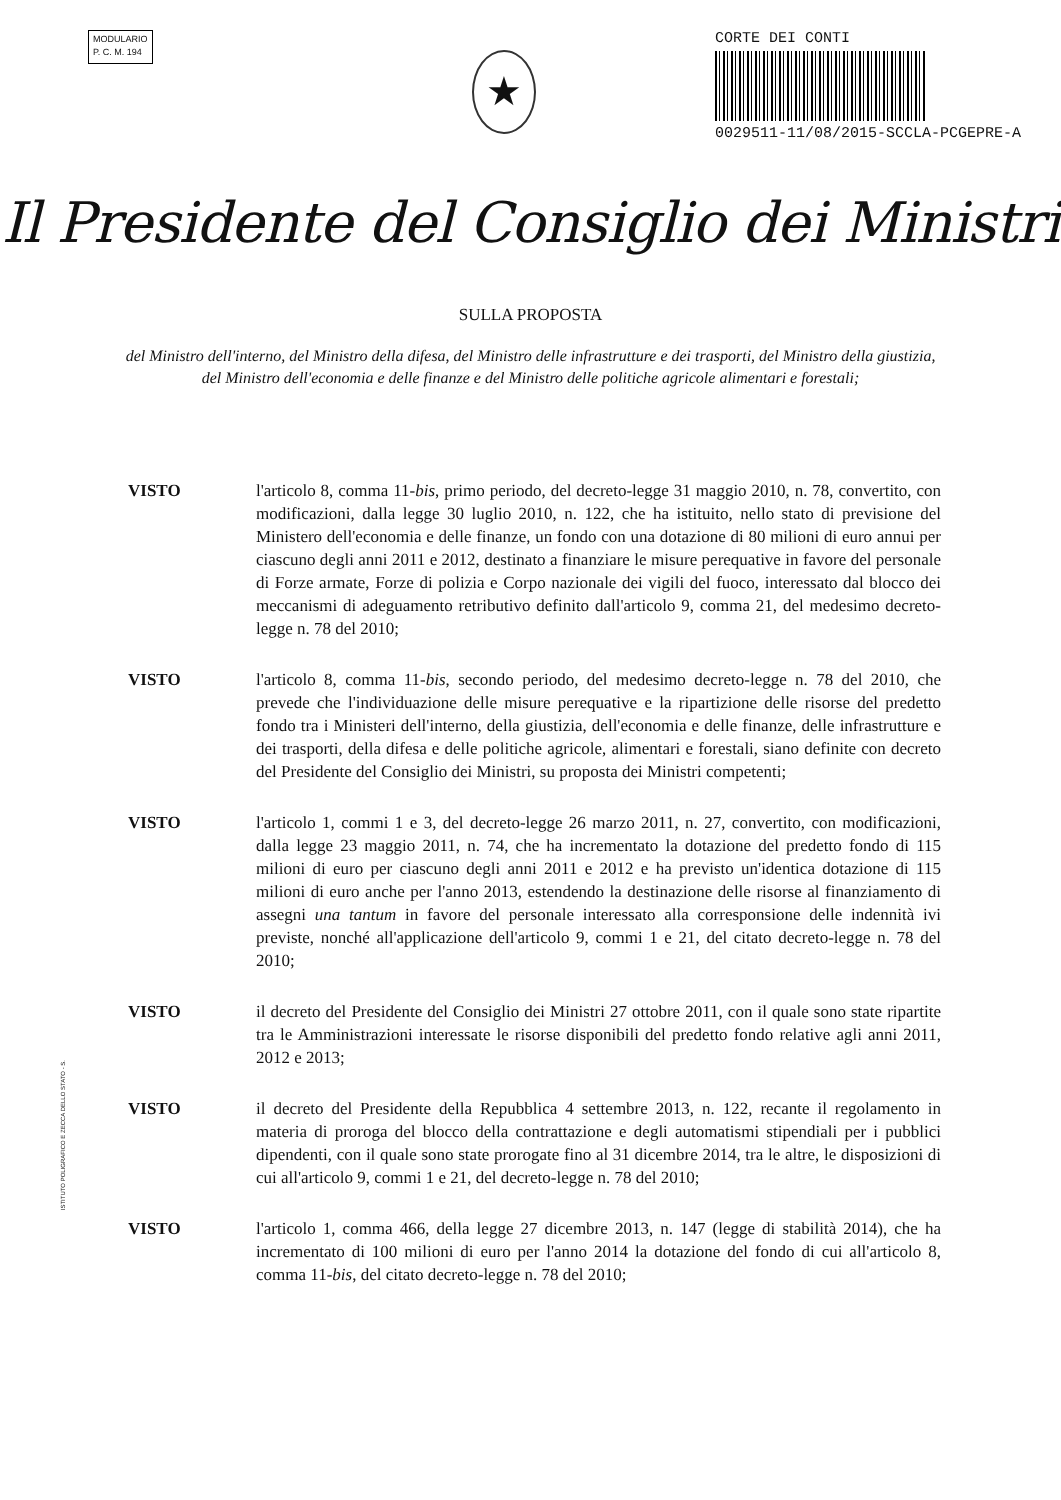MODULARIO
P. C. M. 194
★
CORTE DEI CONTI
0029511-11/08/2015-SCCLA-PCGEPRE-A
Il Presidente del Consiglio dei Ministri
SULLA PROPOSTA
del Ministro dell'interno, del Ministro della difesa, del Ministro delle infrastrutture e dei trasporti, del Ministro della giustizia, del Ministro dell'economia e delle finanze e del Ministro delle politiche agricole alimentari e forestali;
VISTO l'articolo 8, comma 11-bis, primo periodo, del decreto-legge 31 maggio 2010, n. 78, convertito, con modificazioni, dalla legge 30 luglio 2010, n. 122, che ha istituito, nello stato di previsione del Ministero dell'economia e delle finanze, un fondo con una dotazione di 80 milioni di euro annui per ciascuno degli anni 2011 e 2012, destinato a finanziare le misure perequative in favore del personale di Forze armate, Forze di polizia e Corpo nazionale dei vigili del fuoco, interessato dal blocco dei meccanismi di adeguamento retributivo definito dall'articolo 9, comma 21, del medesimo decreto-legge n. 78 del 2010;
VISTO l'articolo 8, comma 11-bis, secondo periodo, del medesimo decreto-legge n. 78 del 2010, che prevede che l'individuazione delle misure perequative e la ripartizione delle risorse del predetto fondo tra i Ministeri dell'interno, della giustizia, dell'economia e delle finanze, delle infrastrutture e dei trasporti, della difesa e delle politiche agricole, alimentari e forestali, siano definite con decreto del Presidente del Consiglio dei Ministri, su proposta dei Ministri competenti;
VISTO l'articolo 1, commi 1 e 3, del decreto-legge 26 marzo 2011, n. 27, convertito, con modificazioni, dalla legge 23 maggio 2011, n. 74, che ha incrementato la dotazione del predetto fondo di 115 milioni di euro per ciascuno degli anni 2011 e 2012 e ha previsto un'identica dotazione di 115 milioni di euro anche per l'anno 2013, estendendo la destinazione delle risorse al finanziamento di assegni una tantum in favore del personale interessato alla corresponsione delle indennità ivi previste, nonché all'applicazione dell'articolo 9, commi 1 e 21, del citato decreto-legge n. 78 del 2010;
VISTO il decreto del Presidente del Consiglio dei Ministri 27 ottobre 2011, con il quale sono state ripartite tra le Amministrazioni interessate le risorse disponibili del predetto fondo relative agli anni 2011, 2012 e 2013;
VISTO il decreto del Presidente della Repubblica 4 settembre 2013, n. 122, recante il regolamento in materia di proroga del blocco della contrattazione e degli automatismi stipendiali per i pubblici dipendenti, con il quale sono state prorogate fino al 31 dicembre 2014, tra le altre, le disposizioni di cui all'articolo 9, commi 1 e 21, del decreto-legge n. 78 del 2010;
VISTO l'articolo 1, comma 466, della legge 27 dicembre 2013, n. 147 (legge di stabilità 2014), che ha incrementato di 100 milioni di euro per l'anno 2014 la dotazione del fondo di cui all'articolo 8, comma 11-bis, del citato decreto-legge n. 78 del 2010;
ISTITUTO POLIGRAFICO E ZECCA DELLO STATO - S.